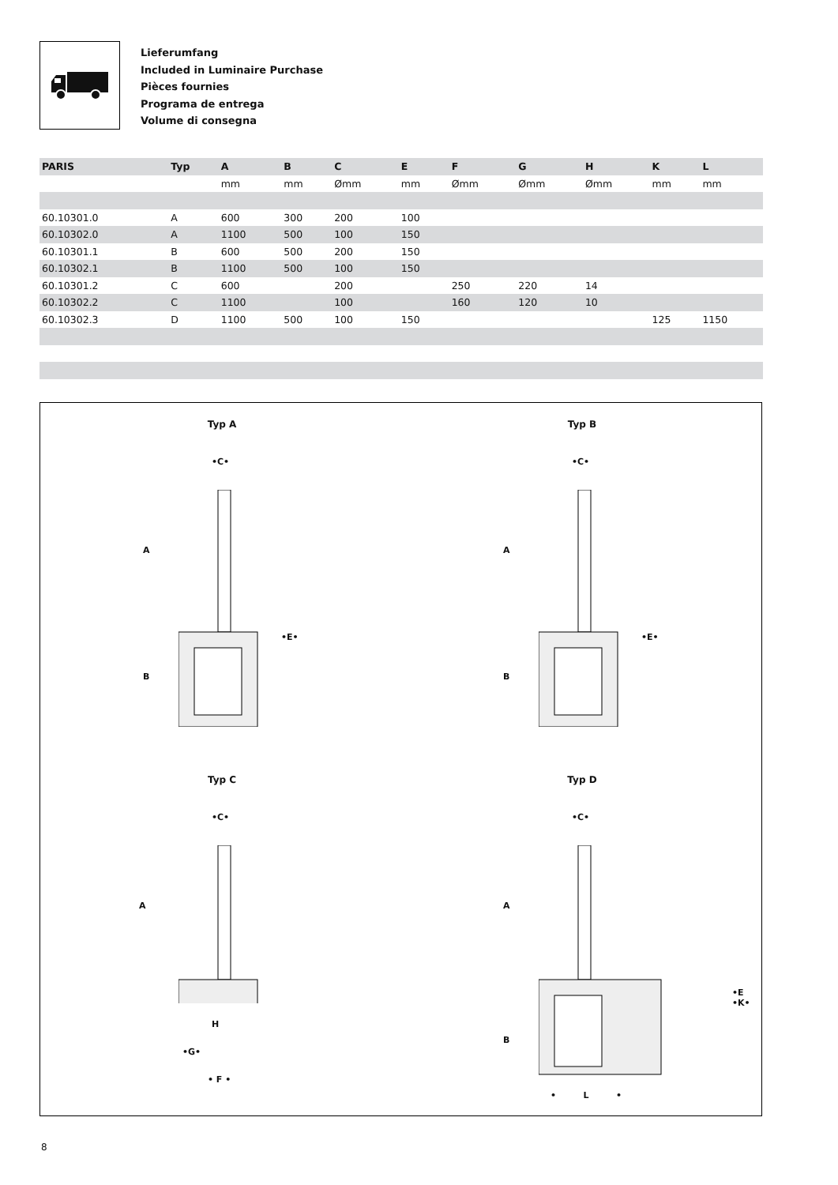Lieferumfang
Included in Luminaire Purchase
Pièces fournies
Programa de entrega
Volume di consegna
| PARIS | Typ | A | B | C | E | F | G | H | K | L |
| --- | --- | --- | --- | --- | --- | --- | --- | --- | --- | --- |
| | | mm | mm | Ømm | mm | Ømm | Ømm | Ømm | mm | mm |
| 60.10301.0 | A | 600 | 300 | 200 | 100 | | | | | |
| 60.10302.0 | A | 1100 | 500 | 100 | 150 | | | | | |
| 60.10301.1 | B | 600 | 500 | 200 | 150 | | | | | |
| 60.10302.1 | B | 1100 | 500 | 100 | 150 | | | | | |
| 60.10301.2 | C | 600 | | 200 | | 250 | 220 | 14 | | |
| 60.10302.2 | C | 1100 | | 100 | | 160 | 120 | 10 | | |
| 60.10302.3 | D | 1100 | 500 | 100 | 150 | | | | 125 | 1150 |
Typ A
•C•
A
B
•E•
Typ B
•C•
A
B
•E•
Typ C
•C•
A
H
•G•
• F •
Typ D
•C•
A
B
•E •K•
• L •
8